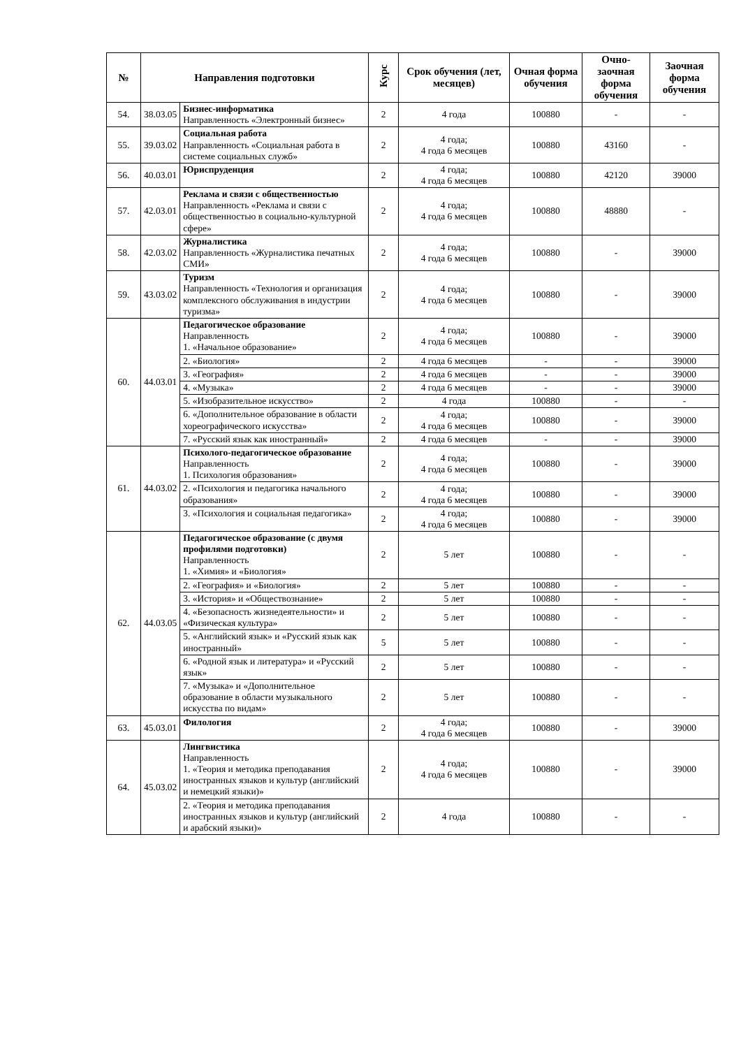| № | Направления подготовки | | Курс | Срок обучения (лет, месяцев) | Очная форма обучения | Очно-заочная форма обучения | Заочная форма обучения |
| --- | --- | --- | --- | --- | --- | --- | --- |
| 54. | 38.03.05 | Бизнес-информатика Направленность «Электронный бизнес» | 2 | 4 года | 100880 | - | - |
| 55. | 39.03.02 | Социальная работа Направленность «Социальная работа в системе социальных служб» | 2 | 4 года; 4 года 6 месяцев | 100880 | 43160 | - |
| 56. | 40.03.01 | Юриспруденция | 2 | 4 года; 4 года 6 месяцев | 100880 | 42120 | 39000 |
| 57. | 42.03.01 | Реклама и связи с общественностью Направленность «Реклама и связи с общественностью в социально-культурной сфере» | 2 | 4 года; 4 года 6 месяцев | 100880 | 48880 | - |
| 58. | 42.03.02 | Журналистика Направленность «Журналистика печатных СМИ» | 2 | 4 года; 4 года 6 месяцев | 100880 | - | 39000 |
| 59. | 43.03.02 | Туризм Направленность «Технология и организация комплексного обслуживания в индустрии туризма» | 2 | 4 года; 4 года 6 месяцев | 100880 | - | 39000 |
| 60. | 44.03.01 | Педагогическое образование Направленность 1. «Начальное образование» | 2 | 4 года; 4 года 6 месяцев | 100880 | - | 39000 |
| | | 2. «Биология» | 2 | 4 года 6 месяцев | - | - | 39000 |
| | | 3. «География» | 2 | 4 года 6 месяцев | - | - | 39000 |
| | | 4. «Музыка» | 2 | 4 года 6 месяцев | - | - | 39000 |
| | | 5. «Изобразительное искусство» | 2 | 4 года | 100880 | - | - |
| | | 6. «Дополнительное образование в области хореографического искусства» | 2 | 4 года; 4 года 6 месяцев | 100880 | - | 39000 |
| | | 7. «Русский язык как иностранный» | 2 | 4 года 6 месяцев | - | - | 39000 |
| 61. | 44.03.02 | Психолого-педагогическое образование Направленность 1. Психология образования» | 2 | 4 года; 4 года 6 месяцев | 100880 | - | 39000 |
| | | 2. «Психология и педагогика начального образования» | 2 | 4 года; 4 года 6 месяцев | 100880 | - | 39000 |
| | | 3. «Психология и социальная педагогика» | 2 | 4 года; 4 года 6 месяцев | 100880 | - | 39000 |
| 62. | 44.03.05 | Педагогическое образование (с двумя профилями подготовки) Направленность 1. «Химия» и «Биология» | 2 | 5 лет | 100880 | - | - |
| | | 2. «География» и «Биология» | 2 | 5 лет | 100880 | - | - |
| | | 3. «История» и «Обществознание» | 2 | 5 лет | 100880 | - | - |
| | | 4. «Безопасность жизнедеятельности» и «Физическая культура» | 2 | 5 лет | 100880 | - | - |
| | | 5. «Английский язык» и «Русский язык как иностранный» | 5 | 5 лет | 100880 | - | - |
| | | 6. «Родной язык и литература» и «Русский язык» | 2 | 5 лет | 100880 | - | - |
| | | 7. «Музыка» и «Дополнительное образование в области музыкального искусства по видам» | 2 | 5 лет | 100880 | - | - |
| 63. | 45.03.01 | Филология | 2 | 4 года; 4 года 6 месяцев | 100880 | - | 39000 |
| 64. | 45.03.02 | Лингвистика Направленность 1. «Теория и методика преподавания иностранных языков и культур (английский и немецкий языки)» | 2 | 4 года; 4 года 6 месяцев | 100880 | - | 39000 |
| | | 2. «Теория и методика преподавания иностранных языков и культур (английский и арабский языки)» | 2 | 4 года | 100880 | - | - |